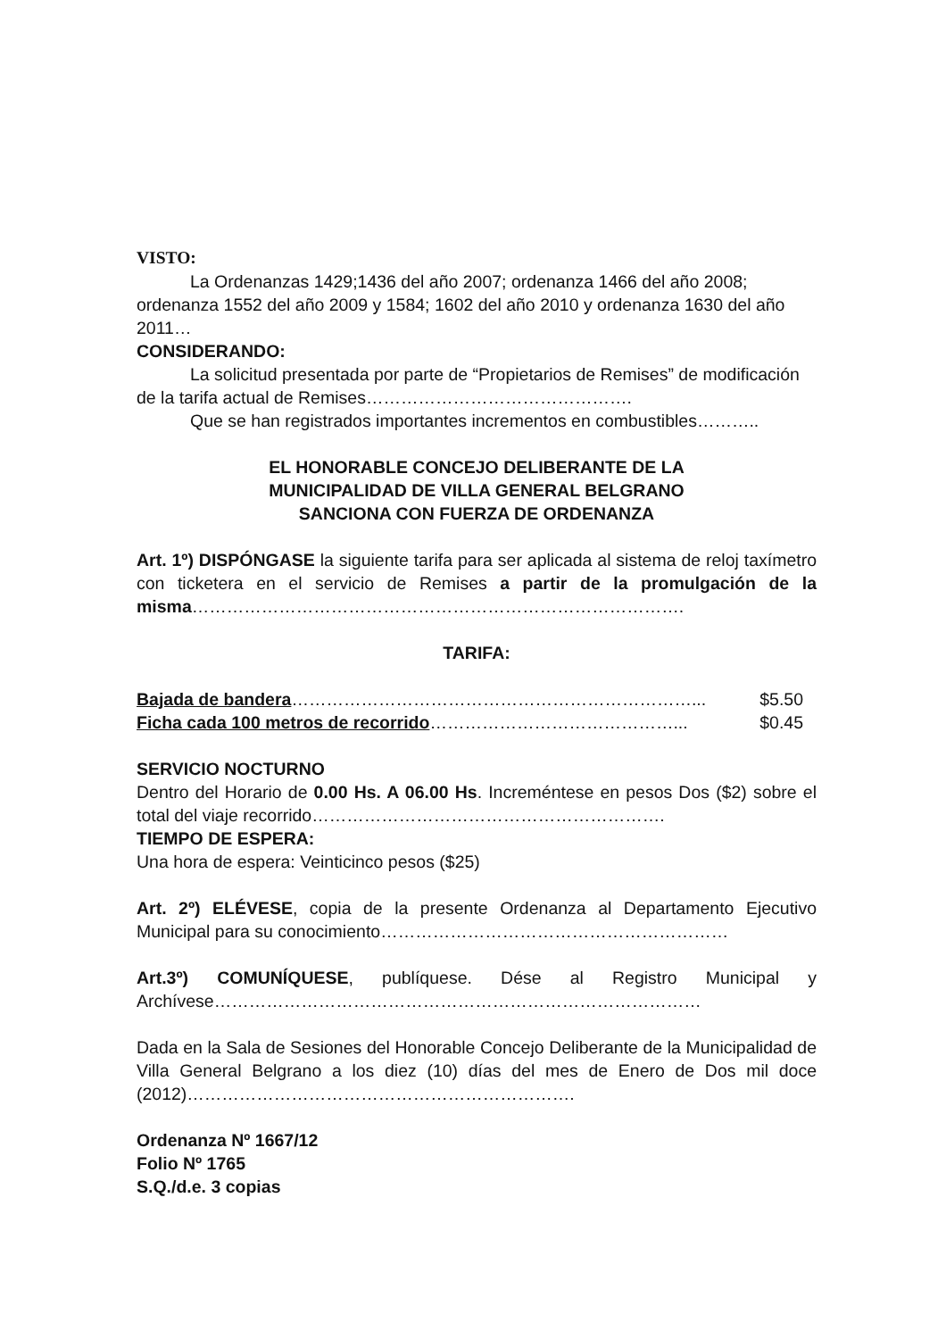VISTO:
La Ordenanzas 1429;1436 del año 2007; ordenanza 1466 del año 2008; ordenanza 1552 del año 2009 y 1584; 1602 del año 2010 y ordenanza 1630 del año 2011…
CONSIDERANDO:
La solicitud presentada por parte de “Propietarios de Remises” de modificación de la tarifa actual de Remises……………………………………….
Que se han registrados importantes incrementos en combustibles………..
EL HONORABLE CONCEJO DELIBERANTE DE LA
MUNICIPALIDAD DE VILLA GENERAL BELGRANO
SANCIONA CON FUERZA DE ORDENANZA
Art. 1º) DISPÓNGASE la siguiente tarifa para ser aplicada al sistema de reloj taxímetro con ticketera en el servicio de Remises a partir de la promulgación de la misma………………………………………………………………………….
TARIFA:
Bajada de bandera……………………………………………………………... $5.50
Ficha cada 100 metros de recorrido……………………………………... $0.45
SERVICIO NOCTURNO
Dentro del Horario de 0.00 Hs. A 06.00 Hs. Increméntese en pesos Dos ($2) sobre el total del viaje recorrido…………………………………………………….
TIEMPO DE ESPERA:
Una hora de espera: Veinticinco pesos ($25)
Art. 2º) ELÉVESE, copia de la presente Ordenanza al Departamento Ejecutivo Municipal para su conocimiento……………………………………………………
Art.3º) COMUNÍQUESE, publíquese. Dése al Registro Municipal y Archívese…………………………………………………………………………
Dada en la Sala de Sesiones del Honorable Concejo Deliberante de la Municipalidad de Villa General Belgrano a los diez (10) días del mes de Enero de Dos mil doce (2012)………………………………………………………….
Ordenanza Nº 1667/12
Folio Nº 1765
S.Q./d.e. 3 copias